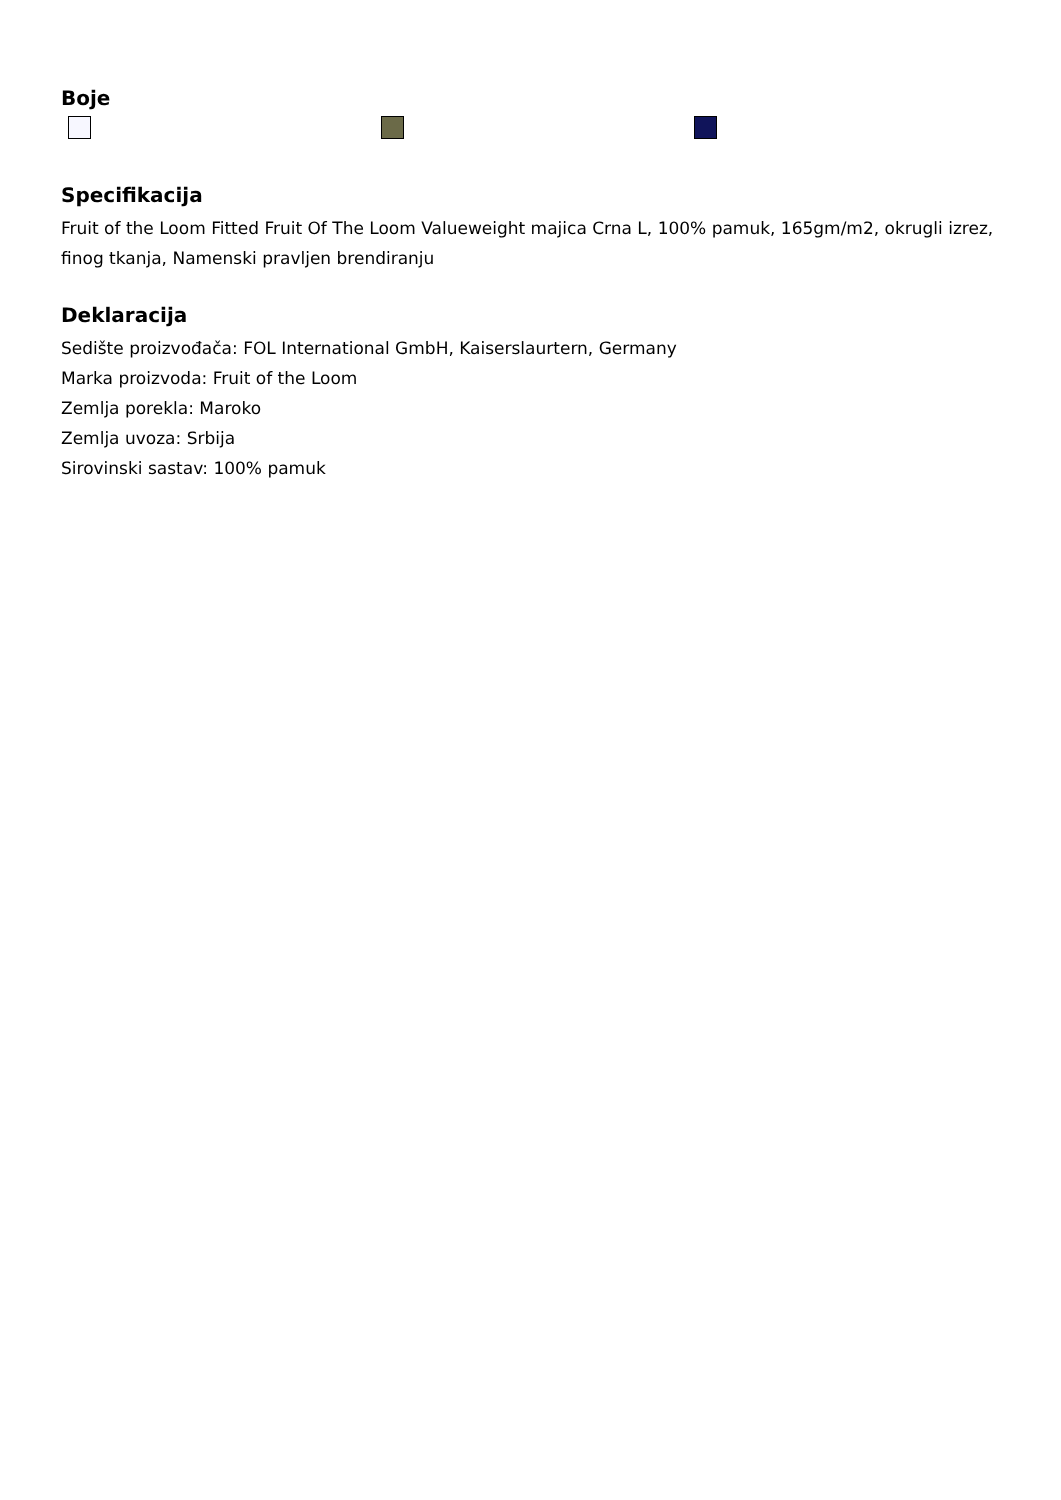Boje
Specifikacija
Fruit of the Loom Fitted Fruit Of The Loom Valueweight majica Crna L, 100% pamuk, 165gm/m2, okrugli izrez, finog tkanja, Namenski pravljen brendiranju
Deklaracija
Sedište proizvođača: FOL International GmbH, Kaiserslaurtern, Germany
Marka proizvoda: Fruit of the Loom
Zemlja porekla: Maroko
Zemlja uvoza: Srbija
Sirovinski sastav: 100% pamuk